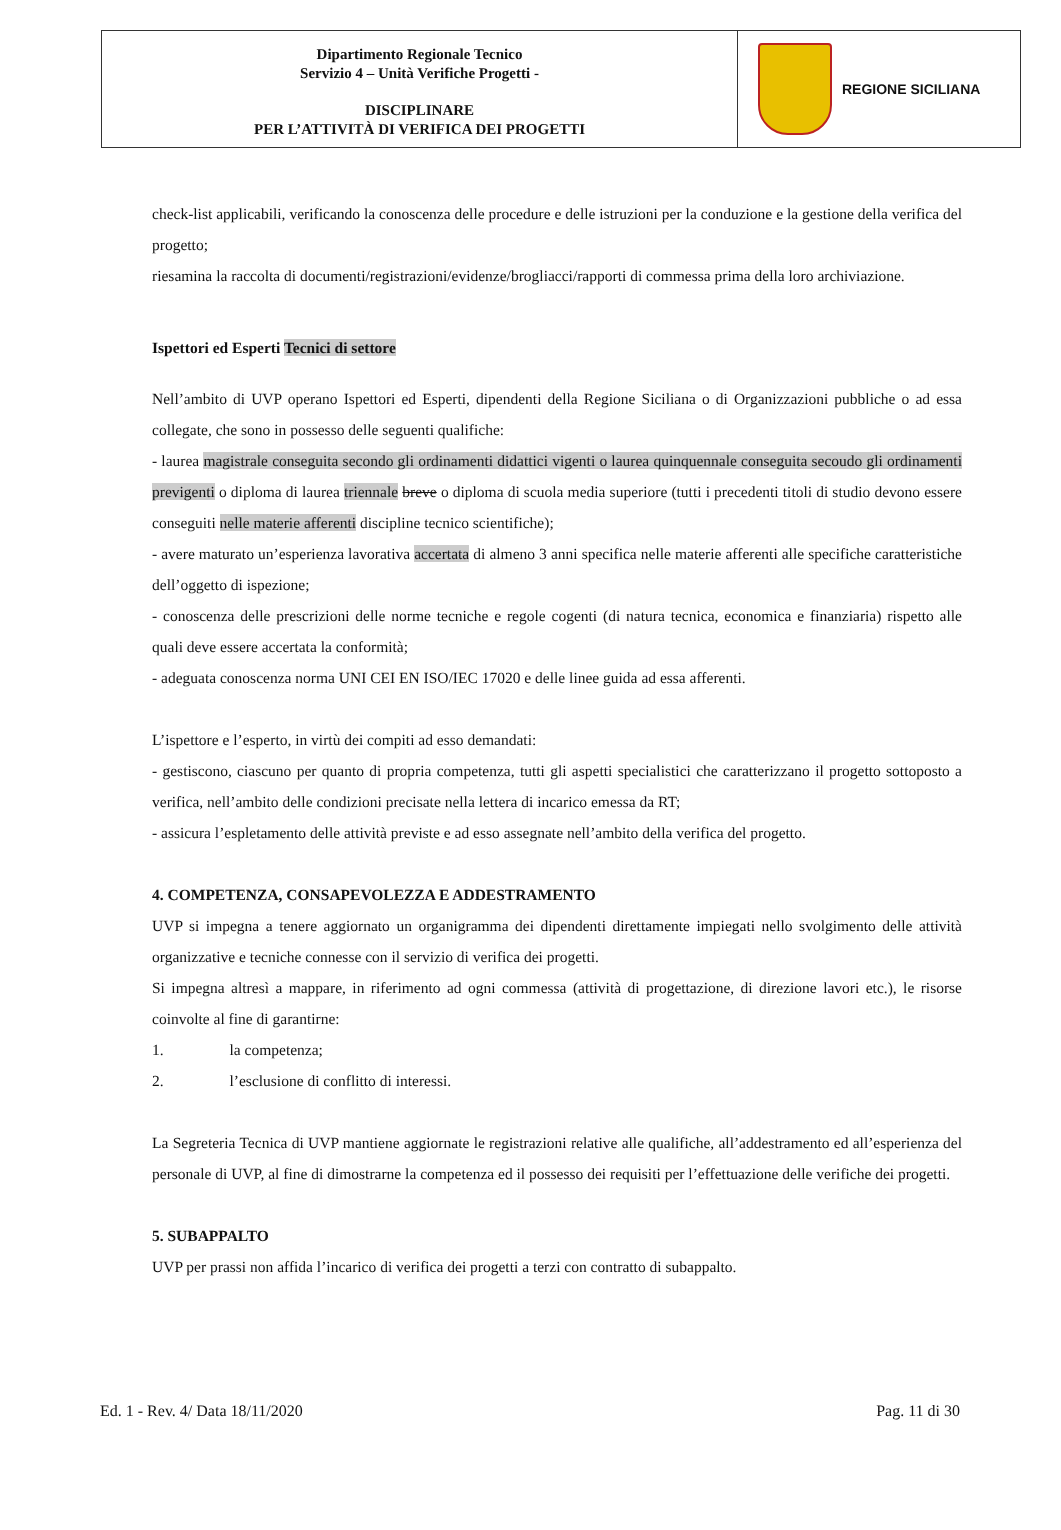Dipartimento Regionale Tecnico
Servizio 4 – Unità Verifiche Progetti -
DISCIPLINARE
PER L’ATTIVITÀ DI VERIFICA DEI PROGETTI
REGIONE SICILIANA
check-list applicabili, verificando la conoscenza delle procedure e delle istruzioni per la conduzione e la gestione della verifica del progetto;
riesamina la raccolta di documenti/registrazioni/evidenze/brogliacci/rapporti di commessa prima della loro archiviazione.
Ispettori ed Esperti Tecnici di settore
Nell’ambito di UVP operano Ispettori ed Esperti, dipendenti della Regione Siciliana o di Organizzazioni pubbliche o ad essa collegate, che sono in possesso delle seguenti qualifiche:
- laurea magistrale conseguita secondo gli ordinamenti didattici vigenti o laurea quinquennale conseguita secoudo gli ordinamenti previgenti o diploma di laurea triennale breve o diploma di scuola media superiore (tutti i precedenti titoli di studio devono essere conseguiti nelle materie afferenti discipline tecnico scientifiche);
- avere maturato un’esperienza lavorativa accertata di almeno 3 anni specifica nelle materie afferenti alle specifiche caratteristiche dell’oggetto di ispezione;
- conoscenza delle prescrizioni delle norme tecniche e regole cogenti (di natura tecnica, economica e finanziaria) rispetto alle quali deve essere accertata la conformità;
- adeguata conoscenza norma UNI CEI EN ISO/IEC 17020 e delle linee guida ad essa afferenti.
L’ispettore e l’esperto, in virtù dei compiti ad esso demandati:
- gestiscono, ciascuno per quanto di propria competenza, tutti gli aspetti specialistici che caratterizzano il progetto sottoposto a verifica, nell’ambito delle condizioni precisate nella lettera di incarico emessa da RT;
- assicura l’espletamento delle attività previste e ad esso assegnate nell’ambito della verifica del progetto.
4. COMPETENZA, CONSAPEVOLEZZA E ADDESTRAMENTO
UVP si impegna a tenere aggiornato un organigramma dei dipendenti direttamente impiegati nello svolgimento delle attività organizzative e tecniche connesse con il servizio di verifica dei progetti.
Si impegna altresì a mappare, in riferimento ad ogni commessa (attività di progettazione, di direzione lavori etc.), le risorse coinvolte al fine di garantirne:
1. la competenza;
2. l’esclusione di conflitto di interessi.
La Segreteria Tecnica di UVP mantiene aggiornate le registrazioni relative alle qualifiche, all’addestramento ed all’esperienza del personale di UVP, al fine di dimostrarne la competenza ed il possesso dei requisiti per l’effettuazione delle verifiche dei progetti.
5. SUBAPPALTO
UVP per prassi non affida l’incarico di verifica dei progetti a terzi con contratto di subappalto.
Ed. 1 - Rev. 4/ Data 18/11/2020 Pag. 11 di 30